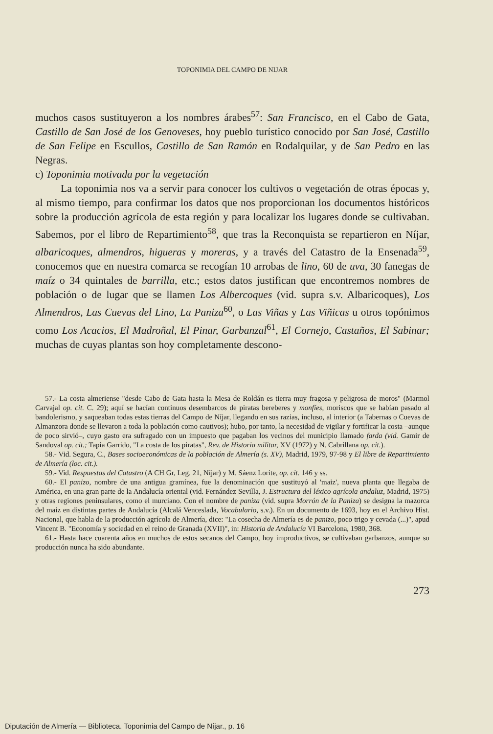TOPONIMIA DEL CAMPO DE NIJAR
muchos casos sustituyeron a los nombres árabes<sup>57</sup>: San Francisco, en el Cabo de Gata, Castillo de San José de los Genoveses, hoy pueblo turístico conocido por San José, Castillo de San Felipe en Escullos, Castillo de San Ramón en Rodalquilar, y de San Pedro en las Negras.
c) Toponimia motivada por la vegetación
La toponimia nos va a servir para conocer los cultivos o vegetación de otras épocas y, al mismo tiempo, para confirmar los datos que nos proporcionan los documentos históricos sobre la producción agrícola de esta región y para localizar los lugares donde se cultivaban. Sabemos, por el libro de Repartimiento<sup>58</sup>, que tras la Reconquista se repartieron en Níjar, albaricoques, almendros, higueras y moreras, y a través del Catastro de la Ensenada<sup>59</sup>, conocemos que en nuestra comarca se recogían 10 arrobas de lino, 60 de uva, 30 fanegas de maíz o 34 quintales de barrilla, etc.; estos datos justifican que encontremos nombres de población o de lugar que se llamen Los Albercoques (vid. supra s.v. Albaricoques), Los Almendros, Las Cuevas del Lino, La Paniza<sup>60</sup>, o Las Viñas y Las Viñicas u otros topónimos como Los Acacios, El Madroñal, El Pinar, Garbanzal<sup>61</sup>, El Cornejo, Castaños, El Sabinar; muchas de cuyas plantas son hoy completamente descono-
57.- La costa almeriense "desde Cabo de Gata hasta la Mesa de Roldán es tierra muy fragosa y peligrosa de moros" (Marmol Carvajal op. cit. C. 29); aquí se hacían continuos desembarcos de piratas bereberes y monfíes, moriscos que se habían pasado al bandolerismo, y saqueaban todas estas tierras del Campo de Níjar, llegando en sus razias, incluso, al interior (a Tabernas o Cuevas de Almanzora donde se llevaron a toda la población como cautivos); hubo, por tanto, la necesidad de vigilar y fortificar la costa –aunque de poco sirvió–, cuyo gasto era sufragado con un impuesto que pagaban los vecinos del municipio llamado farda (vid. Gamir de Sandoval op. cit.; Tapia Garrido, "La costa de los piratas", Rev. de Historia militar, XV (1972) y N. Cabrillana op. cit.).
58.- Vid. Segura, C., Bases socioeconómicas de la población de Almería (s. XV), Madrid, 1979, 97-98 y El libre de Repartimiento de Almería (loc. cit.).
59.- Vid. Respuestas del Catastro (A CH Gr, Leg. 21, Níjar) y M. Sáenz Lorite, op. cit. 146 y ss.
60.- El panizo, nombre de una antigua gramínea, fue la denominación que sustituyó al 'maiz', nueva planta que llegaba de América, en una gran parte de la Andalucía oriental (vid. Fernández Sevilla, J. Estructura del léxico agrícola andaluz, Madrid, 1975) y otras regiones peninsulares, como el murciano. Con el nombre de paniza (vid. supra Morrón de la Paniza) se designa la mazorca del maiz en distintas partes de Andalucía (Alcalá Venceslada, Vocabulario, s.v.). En un documento de 1693, hoy en el Archivo Hist. Nacional, que habla de la producción agrícola de Almería, dice: "La cosecha de Almería es de panizo, poco trigo y cevada (...)", apud Vincent B. "Economía y sociedad en el reino de Granada (XVII)", in: Historia de Andalucía VI Barcelona, 1980, 368.
61.- Hasta hace cuarenta años en muchos de estos secanos del Campo, hoy improductivos, se cultivaban garbanzos, aunque su producción nunca ha sido abundante.
273
Diputación de Almería — Biblioteca. Toponimia del Campo de Níjar., p. 16